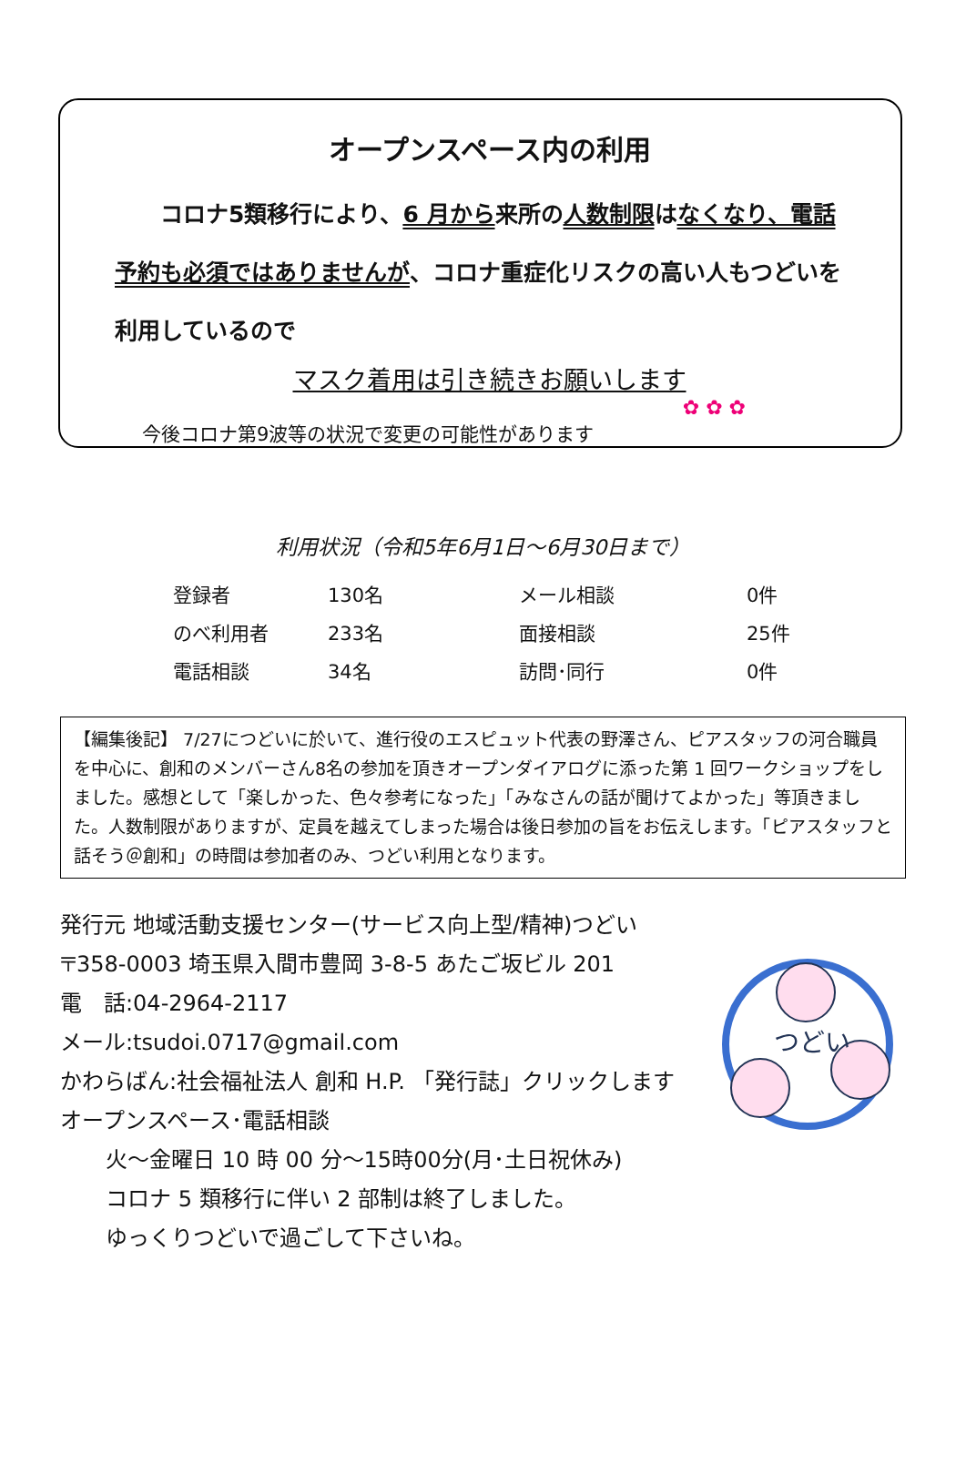オープンスペース内の利用
　　コロナ5類移行により、6 月から来所の人数制限はなくなり、電話
予約も必須ではありませんが、コロナ重症化リスクの高い人もつどいを
利用しているので
マスク着用は引き続きお願いします
✿ ✿ ✿
今後コロナ第9波等の状況で変更の可能性があります
利用状況（令和5年6月1日～6月30日まで）
| 登録者 | 130名 | メール相談 | 0件 |
| のべ利用者 | 233名 | 面接相談 | 25件 |
| 電話相談 | 34名 | 訪問･同行 | 0件 |
【編集後記】 7/27につどいに於いて、進行役のエスピュット代表の野澤さん、ピアスタッフの河合職員を中心に、創和のメンバーさん8名の参加を頂きオープンダイアログに添った第 1 回ワークショップをしました。感想として「楽しかった、色々参考になった」「みなさんの話が聞けてよかった」等頂きました。人数制限がありますが、定員を越えてしまった場合は後日参加の旨をお伝えします。「ピアスタッフと話そう＠創和」の時間は参加者のみ、つどい利用となります。
発行元 地域活動支援センター(サービス向上型/精神)つどい
〒358-0003 埼玉県入間市豊岡 3-8-5 あたご坂ビル 201
電　話:04-2964-2117
メール:tsudoi.0717@gmail.com
かわらばん:社会福祉法人 創和 H.P. 「発行誌」クリックします
オープンスペース･電話相談
火～金曜日 10 時 00 分～15時00分(月･土日祝休み)
コロナ 5 類移行に伴い 2 部制は終了しました。
ゆっくりつどいで過ごして下さいね。
つどい